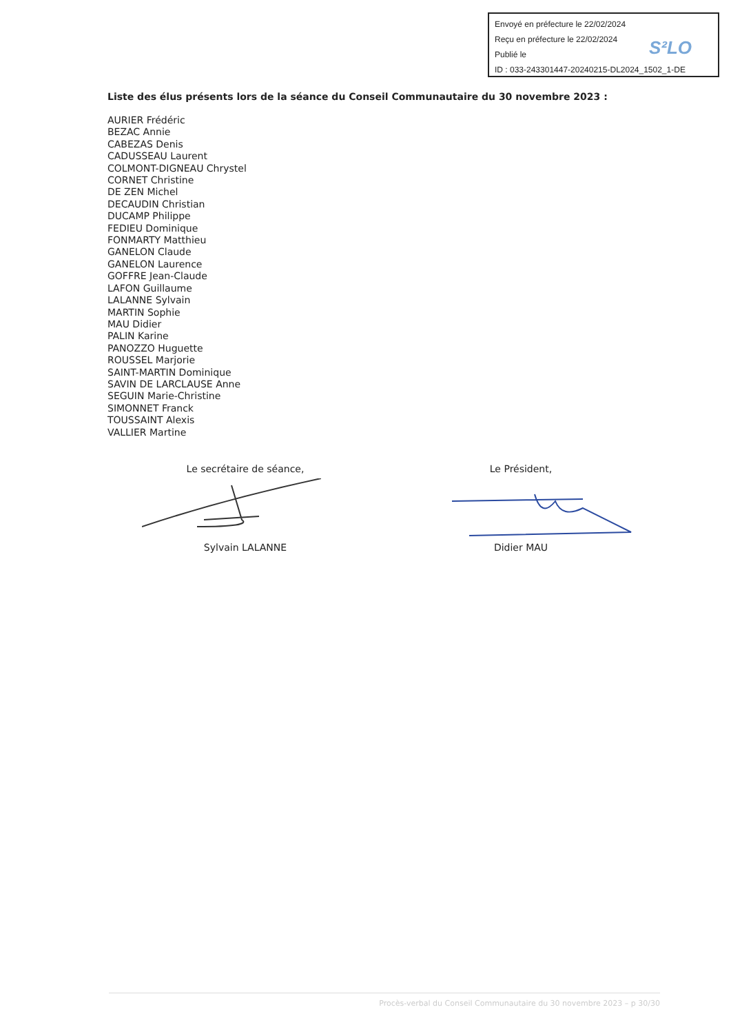Envoyé en préfecture le 22/02/2024
Reçu en préfecture le 22/02/2024
Publié le
ID : 033-243301447-20240215-DL2024_1502_1-DE
S²LO
Liste des élus présents lors de la séance du Conseil Communautaire du 30 novembre 2023 :
AURIER Frédéric
BEZAC Annie
CABEZAS Denis
CADUSSEAU Laurent
COLMONT-DIGNEAU Chrystel
CORNET Christine
DE ZEN Michel
DECAUDIN Christian
DUCAMP Philippe
FEDIEU Dominique
FONMARTY Matthieu
GANELON Claude
GANELON Laurence
GOFFRE Jean-Claude
LAFON Guillaume
LALANNE Sylvain
MARTIN Sophie
MAU Didier
PALIN Karine
PANOZZO Huguette
ROUSSEL Marjorie
SAINT-MARTIN Dominique
SAVIN DE LARCLAUSE Anne
SEGUIN Marie-Christine
SIMONNET Franck
TOUSSAINT Alexis
VALLIER Martine
Le secrétaire de séance,
Sylvain LALANNE
Le Président,
Didier MAU
Procès-verbal du Conseil Communautaire du 30 novembre 2023 – p 30/30